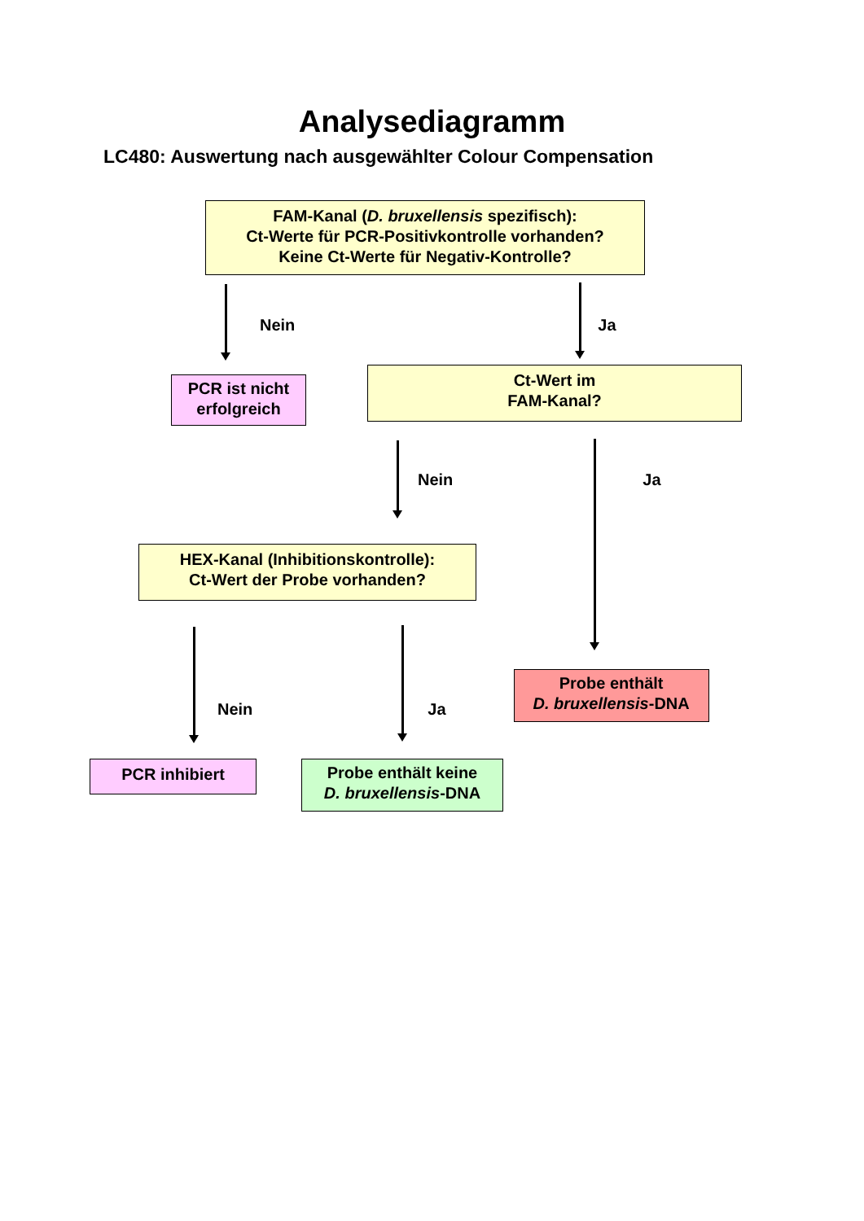Analysediagramm
LC480: Auswertung nach ausgewählter Colour Compensation
FAM-Kanal (D. bruxellensis spezifisch):
Ct-Werte für PCR-Positivkontrolle vorhanden?
Keine Ct-Werte für Negativ-Kontrolle?
Nein Ja
PCR ist nicht
erfolgreich
Ct-Wert im
FAM-Kanal?
Nein Ja
HEX-Kanal (Inhibitionskontrolle):
Ct-Wert der Probe vorhanden?
Nein Ja
Probe enthält
D. bruxellensis-DNA
PCR inhibiert
Probe enthält keine
D. bruxellensis-DNA